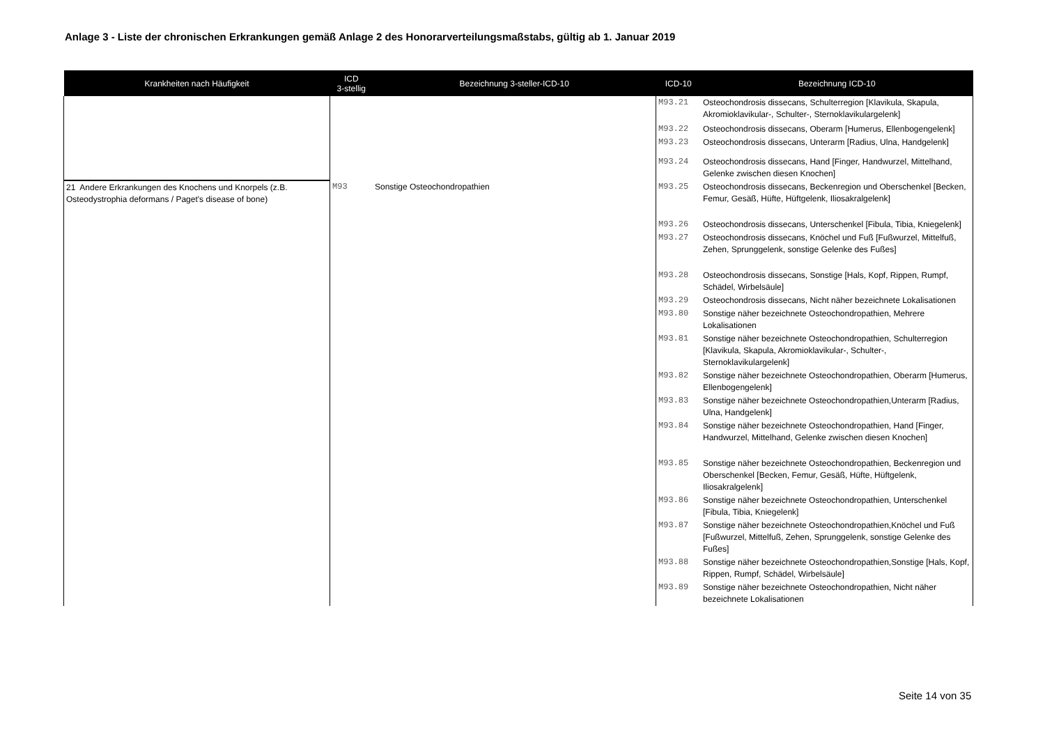Anlage 3 - Liste der chronischen Erkrankungen gemäß Anlage 2 des Honorarverteilungsmaßstabs, gültig ab 1. Januar 2019
| Krankheiten nach Häufigkeit | ICD 3-stellig | Bezeichnung 3-steller-ICD-10 | ICD-10 | Bezeichnung ICD-10 |
| --- | --- | --- | --- | --- |
| | | | M93.21 | Osteochondrosis dissecans, Schulterregion [Klavikula, Skapula, Akromioklavikular-, Schulter-, Sternoklavikulargelenk] |
| | | | M93.22 | Osteochondrosis dissecans, Oberarm [Humerus, Ellenbogengelenk] |
| | | | M93.23 | Osteochondrosis dissecans, Unterarm [Radius, Ulna, Handgelenk] |
| | | | M93.24 | Osteochondrosis dissecans, Hand [Finger, Handwurzel, Mittelhand, Gelenke zwischen diesen Knochen] |
| 21 Andere Erkrankungen des Knochens und Knorpels (z.B. Osteodystrophia deformans / Paget's disease of bone) | M93 | Sonstige Osteochondropathien | M93.25 | Osteochondrosis dissecans, Beckenregion und Oberschenkel [Becken, Femur, Gesäß, Hüfte, Hüftgelenk, Iliosakralgelenk] |
| | | | M93.26 | Osteochondrosis dissecans, Unterschenkel [Fibula, Tibia, Kniegelenk] |
| | | | M93.27 | Osteochondrosis dissecans, Knöchel und Fuß [Fußwurzel, Mittelfuß, Zehen, Sprunggelenk, sonstige Gelenke des Fußes] |
| | | | M93.28 | Osteochondrosis dissecans, Sonstige [Hals, Kopf, Rippen, Rumpf, Schädel, Wirbelsäule] |
| | | | M93.29 | Osteochondrosis dissecans, Nicht näher bezeichnete Lokalisationen |
| | | | M93.80 | Sonstige näher bezeichnete Osteochondropathien, Mehrere Lokalisationen |
| | | | M93.81 | Sonstige näher bezeichnete Osteochondropathien, Schulterregion [Klavikula, Skapula, Akromioklavikular-, Schulter-, Sternoklavikulargelenk] |
| | | | M93.82 | Sonstige näher bezeichnete Osteochondropathien, Oberarm [Humerus, Ellenbogengelenk] |
| | | | M93.83 | Sonstige näher bezeichnete Osteochondropathien,Unterarm [Radius, Ulna, Handgelenk] |
| | | | M93.84 | Sonstige näher bezeichnete Osteochondropathien, Hand [Finger, Handwurzel, Mittelhand, Gelenke zwischen diesen Knochen] |
| | | | M93.85 | Sonstige näher bezeichnete Osteochondropathien, Beckenregion und Oberschenkel [Becken, Femur, Gesäß, Hüfte, Hüftgelenk, Iliosakralgelenk] |
| | | | M93.86 | Sonstige näher bezeichnete Osteochondropathien, Unterschenkel [Fibula, Tibia, Kniegelenk] |
| | | | M93.87 | Sonstige näher bezeichnete Osteochondropathien,Knöchel und Fuß [Fußwurzel, Mittelfuß, Zehen, Sprunggelenk, sonstige Gelenke des Fußes] |
| | | | M93.88 | Sonstige näher bezeichnete Osteochondropathien,Sonstige [Hals, Kopf, Rippen, Rumpf, Schädel, Wirbelsäule] |
| | | | M93.89 | Sonstige näher bezeichnete Osteochondropathien, Nicht näher bezeichnete Lokalisationen |
Seite 14 von 35